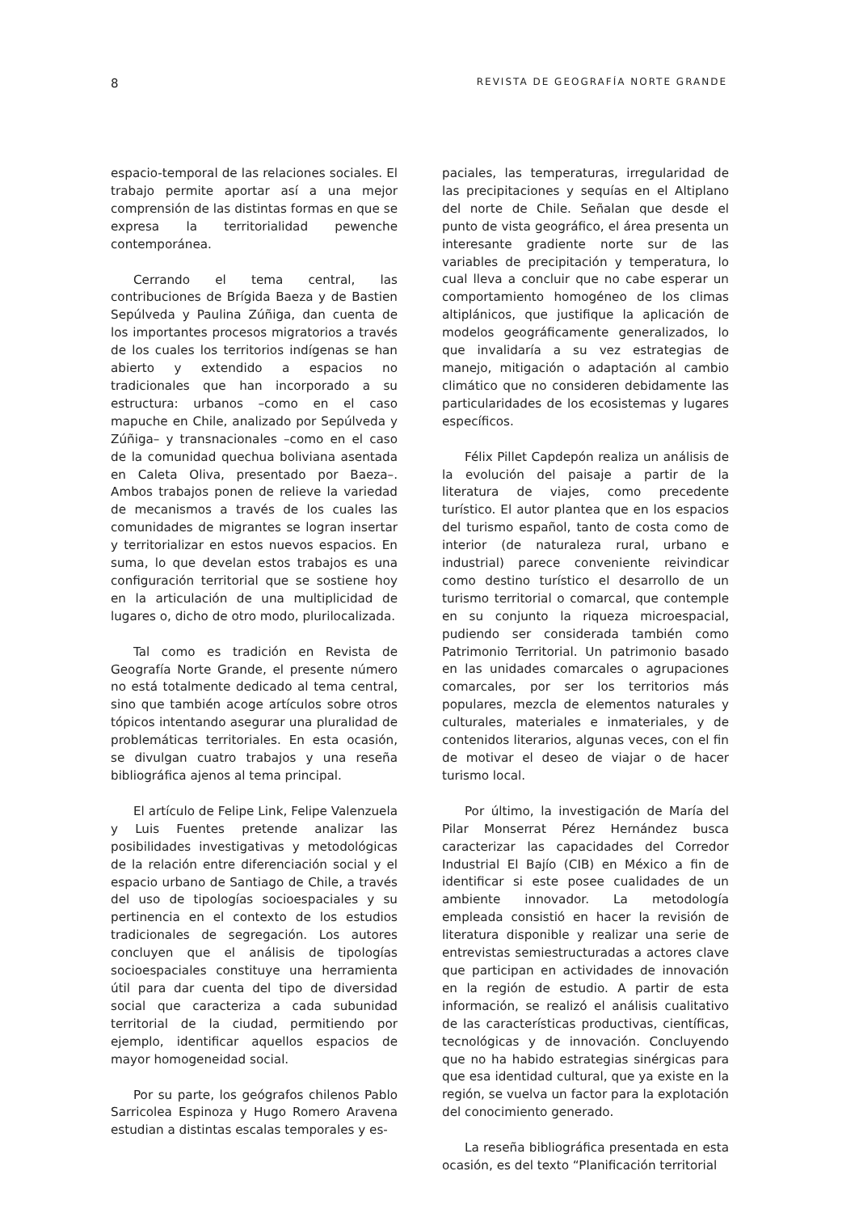8 REVISTA DE GEOGRAFÍA NORTE GRANDE
espacio-temporal de las relaciones sociales. El trabajo permite aportar así a una mejor comprensión de las distintas formas en que se expresa la territorialidad pewenche contemporánea.
Cerrando el tema central, las contribuciones de Brígida Baeza y de Bastien Sepúlveda y Paulina Zúñiga, dan cuenta de los importantes procesos migratorios a través de los cuales los territorios indígenas se han abierto y extendido a espacios no tradicionales que han incorporado a su estructura: urbanos –como en el caso mapuche en Chile, analizado por Sepúlveda y Zúñiga– y transnacionales –como en el caso de la comunidad quechua boliviana asentada en Caleta Oliva, presentado por Baeza–. Ambos trabajos ponen de relieve la variedad de mecanismos a través de los cuales las comunidades de migrantes se logran insertar y territorializar en estos nuevos espacios. En suma, lo que develan estos trabajos es una configuración territorial que se sostiene hoy en la articulación de una multiplicidad de lugares o, dicho de otro modo, plurilocalizada.
Tal como es tradición en Revista de Geografía Norte Grande, el presente número no está totalmente dedicado al tema central, sino que también acoge artículos sobre otros tópicos intentando asegurar una pluralidad de problemáticas territoriales. En esta ocasión, se divulgan cuatro trabajos y una reseña bibliográfica ajenos al tema principal.
El artículo de Felipe Link, Felipe Valenzuela y Luis Fuentes pretende analizar las posibilidades investigativas y metodológicas de la relación entre diferenciación social y el espacio urbano de Santiago de Chile, a través del uso de tipologías socioespaciales y su pertinencia en el contexto de los estudios tradicionales de segregación. Los autores concluyen que el análisis de tipologías socioespaciales constituye una herramienta útil para dar cuenta del tipo de diversidad social que caracteriza a cada subunidad territorial de la ciudad, permitiendo por ejemplo, identificar aquellos espacios de mayor homogeneidad social.
Por su parte, los geógrafos chilenos Pablo Sarricolea Espinoza y Hugo Romero Aravena estudian a distintas escalas temporales y es-
paciales, las temperaturas, irregularidad de las precipitaciones y sequías en el Altiplano del norte de Chile. Señalan que desde el punto de vista geográfico, el área presenta un interesante gradiente norte sur de las variables de precipitación y temperatura, lo cual lleva a concluir que no cabe esperar un comportamiento homogéneo de los climas altiplánicos, que justifique la aplicación de modelos geográficamente generalizados, lo que invalidaría a su vez estrategias de manejo, mitigación o adaptación al cambio climático que no consideren debidamente las particularidades de los ecosistemas y lugares específicos.
Félix Pillet Capdepón realiza un análisis de la evolución del paisaje a partir de la literatura de viajes, como precedente turístico. El autor plantea que en los espacios del turismo español, tanto de costa como de interior (de naturaleza rural, urbano e industrial) parece conveniente reivindicar como destino turístico el desarrollo de un turismo territorial o comarcal, que contemple en su conjunto la riqueza microespacial, pudiendo ser considerada también como Patrimonio Territorial. Un patrimonio basado en las unidades comarcales o agrupaciones comarcales, por ser los territorios más populares, mezcla de elementos naturales y culturales, materiales e inmateriales, y de contenidos literarios, algunas veces, con el fin de motivar el deseo de viajar o de hacer turismo local.
Por último, la investigación de María del Pilar Monserrat Pérez Hernández busca caracterizar las capacidades del Corredor Industrial El Bajío (CIB) en México a fin de identificar si este posee cualidades de un ambiente innovador. La metodología empleada consistió en hacer la revisión de literatura disponible y realizar una serie de entrevistas semiestructuradas a actores clave que participan en actividades de innovación en la región de estudio. A partir de esta información, se realizó el análisis cualitativo de las características productivas, científicas, tecnológicas y de innovación. Concluyendo que no ha habido estrategias sinérgicas para que esa identidad cultural, que ya existe en la región, se vuelva un factor para la explotación del conocimiento generado.
La reseña bibliográfica presentada en esta ocasión, es del texto “Planificación territorial